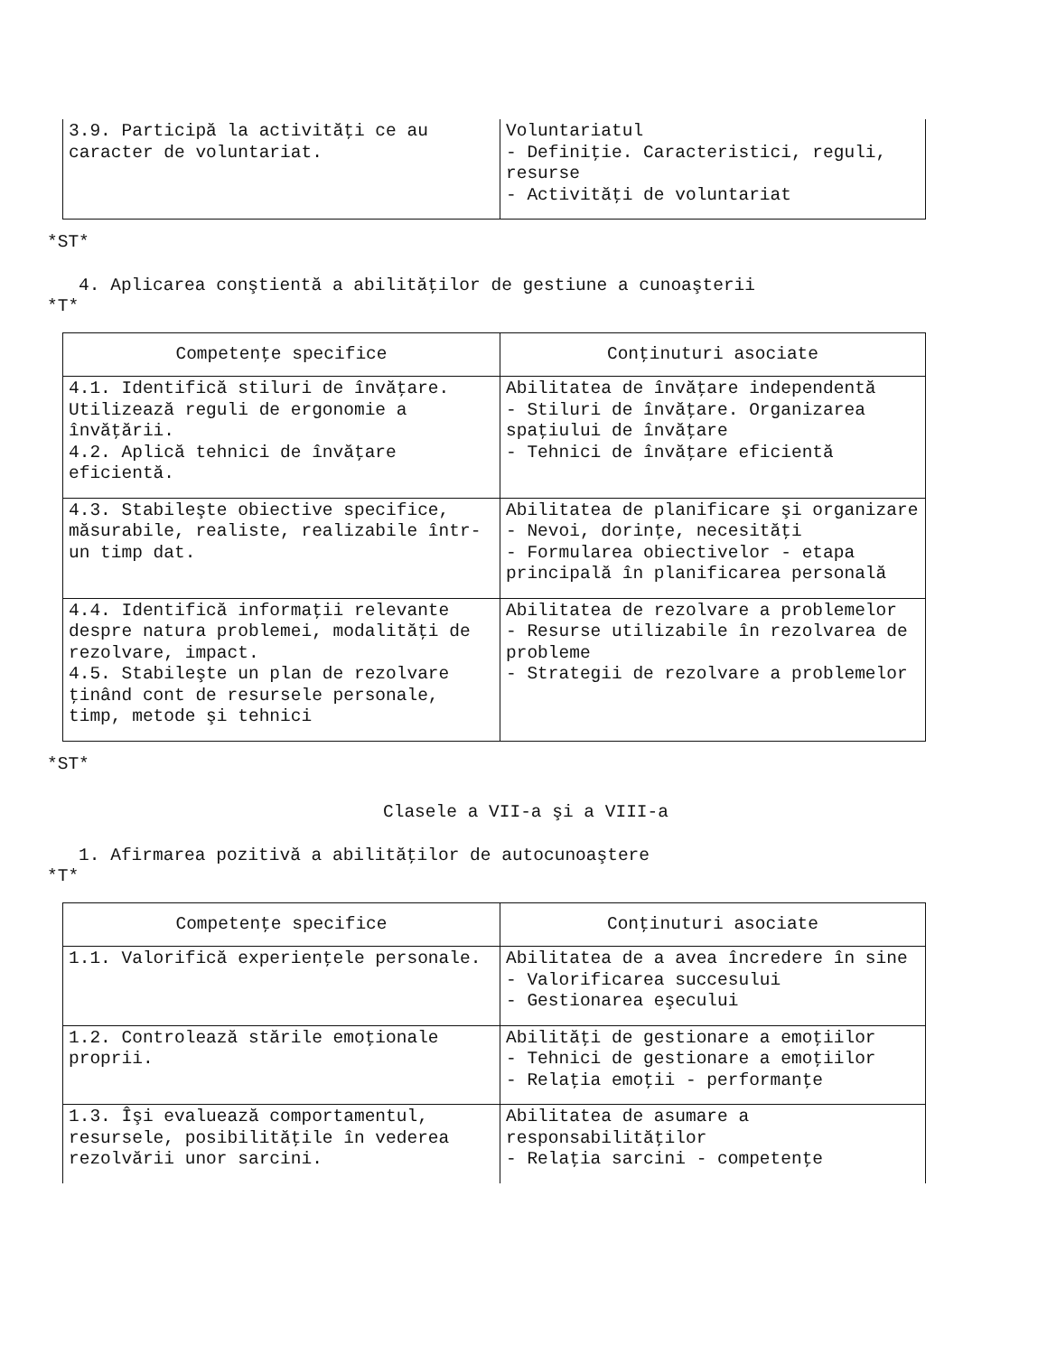| 3.9. Participă la activităţi ce au caracter de voluntariat. | Voluntariatul - Definiţie. Caracteristici, reguli, resurse - Activităţi de voluntariat |
*ST*
4. Aplicarea conştientă a abilităţilor de gestiune a cunoaşterii
*T*
| Competenţe specifice | Conţinuturi asociate |
| --- | --- |
| 4.1. Identifică stiluri de învăţare. Utilizează reguli de ergonomie a învăţării. 4.2. Aplică tehnici de învăţare eficientă. | Abilitatea de învăţare independentă - Stiluri de învăţare. Organizarea spaţiului de învăţare - Tehnici de învăţare eficientă |
| 4.3. Stabileşte obiective specifice, măsurabile, realiste, realizabile într-un timp dat. | Abilitatea de planificare şi organizare - Nevoi, dorinţe, necesităţi - Formularea obiectivelor - etapa principală în planificarea personală |
| 4.4. Identifică informaţii relevante despre natura problemei, modalităţi de rezolvare, impact. 4.5. Stabileşte un plan de rezolvare ţinând cont de resursele personale, timp, metode şi tehnici | Abilitatea de rezolvare a problemelor - Resurse utilizabile în rezolvarea de probleme - Strategii de rezolvare a problemelor |
*ST*
Clasele a VII-a şi a VIII-a
1. Afirmarea pozitivă a abilităţilor de autocunoaştere
*T*
| Competenţe specifice | Conţinuturi asociate |
| --- | --- |
| 1.1. Valorifică experienţele personale. | Abilitatea de a avea încredere în sine - Valorificarea succesului - Gestionarea eşecului |
| 1.2. Controlează stările emoţionale proprii. | Abilităţi de gestionare a emoţiilor - Tehnici de gestionare a emoţiilor - Relaţia emoţii - performanţe |
| 1.3. Îşi evaluează comportamentul, resursele, posibilităţile în vederea rezolvării unor sarcini. | Abilitatea de asumare a responsabilităţilor - Relaţia sarcini - competenţe |